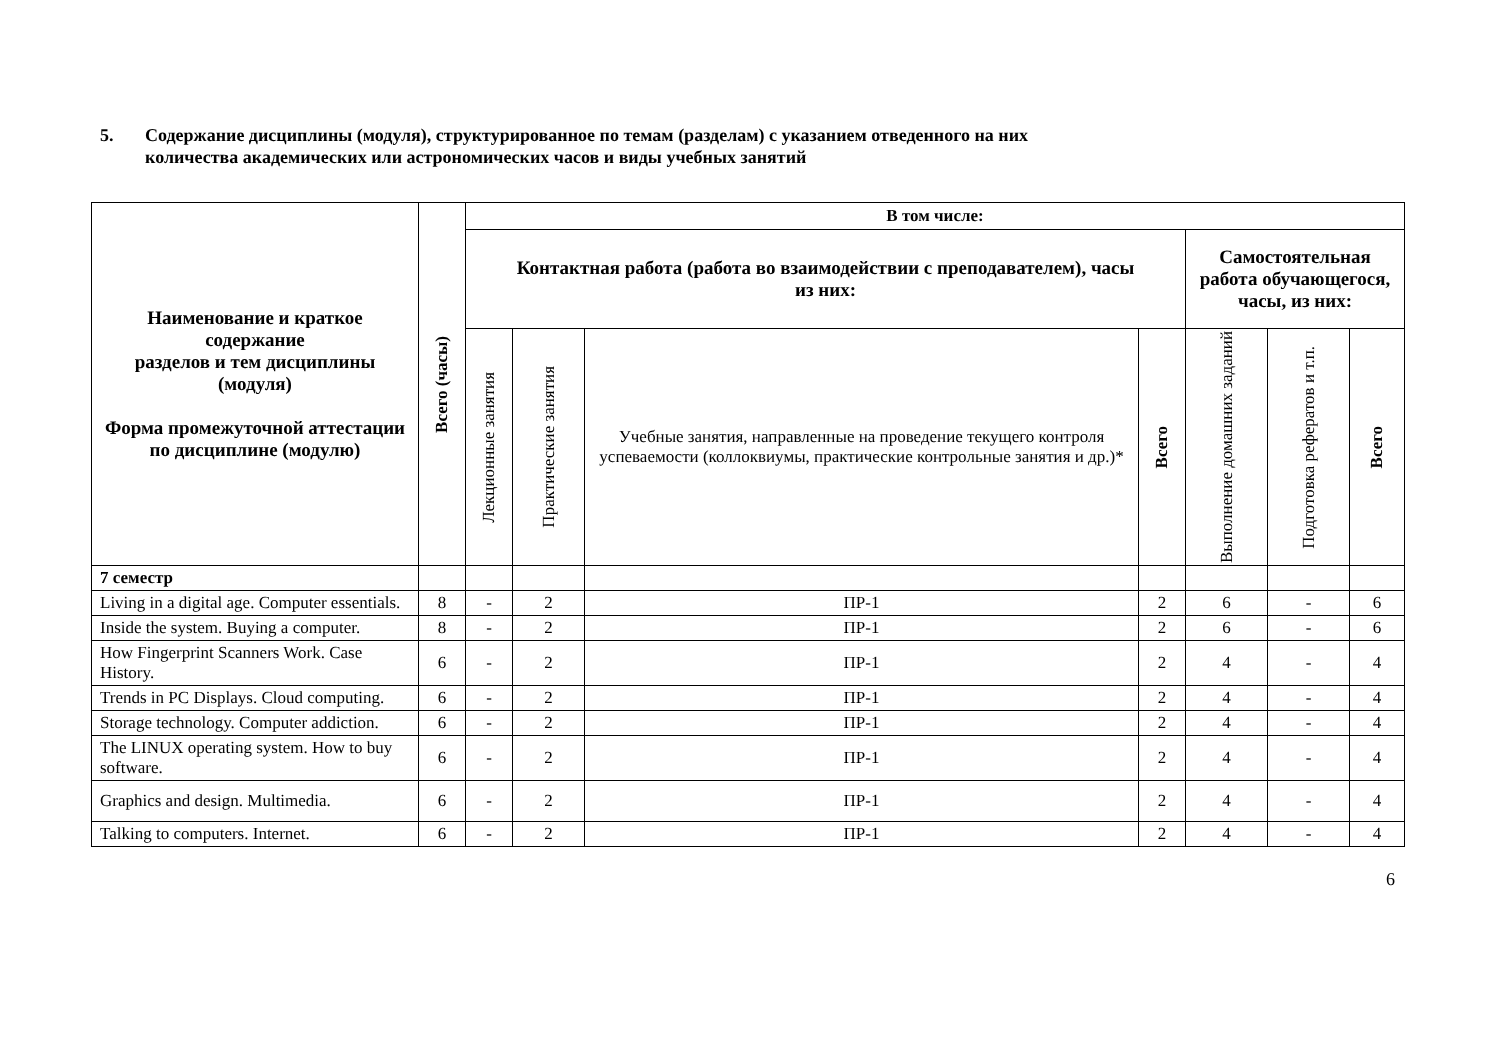5. Содержание дисциплины (модуля), структурированное по темам (разделам) с указанием отведенного на них
количества академических или астрономических часов и виды учебных занятий
| Наименование и краткое содержание разделов и тем дисциплины (модуля) Форма промежуточной аттестации по дисциплине (модулю) | Всего (часы) | В том числе: | | | | | | |
| --- | --- | --- | --- | --- | --- | --- | --- | --- |
| | | Контактная работа (работа во взаимодействии с преподавателем), часы из них: | | | | Самостоятельная работа обучающегося, часы, из них: | | |
| | | Лекционные занятия | Практические занятия | Учебные занятия, направленные на проведение текущего контроля успеваемости (коллоквиумы, практические контрольные занятия и др.)* | Всего | Выполнение домашних заданий | Подготовка рефератов и т.п. | Всего |
| 7 семестр | | | | | | | | |
| Living in a digital age. Computer essentials. | 8 | - | 2 | ПР-1 | 2 | 6 | - | 6 |
| Inside the system. Buying a computer. | 8 | - | 2 | ПР-1 | 2 | 6 | - | 6 |
| How Fingerprint Scanners Work. Case History. | 6 | - | 2 | ПР-1 | 2 | 4 | - | 4 |
| Trends in PC Displays. Cloud computing. | 6 | - | 2 | ПР-1 | 2 | 4 | - | 4 |
| Storage technology. Computer addiction. | 6 | - | 2 | ПР-1 | 2 | 4 | - | 4 |
| The LINUX operating system. How to buy software. | 6 | - | 2 | ПР-1 | 2 | 4 | - | 4 |
| Graphics and design. Multimedia. | 6 | - | 2 | ПР-1 | 2 | 4 | - | 4 |
| Talking to computers. Internet. | 6 | - | 2 | ПР-1 | 2 | 4 | - | 4 |
6